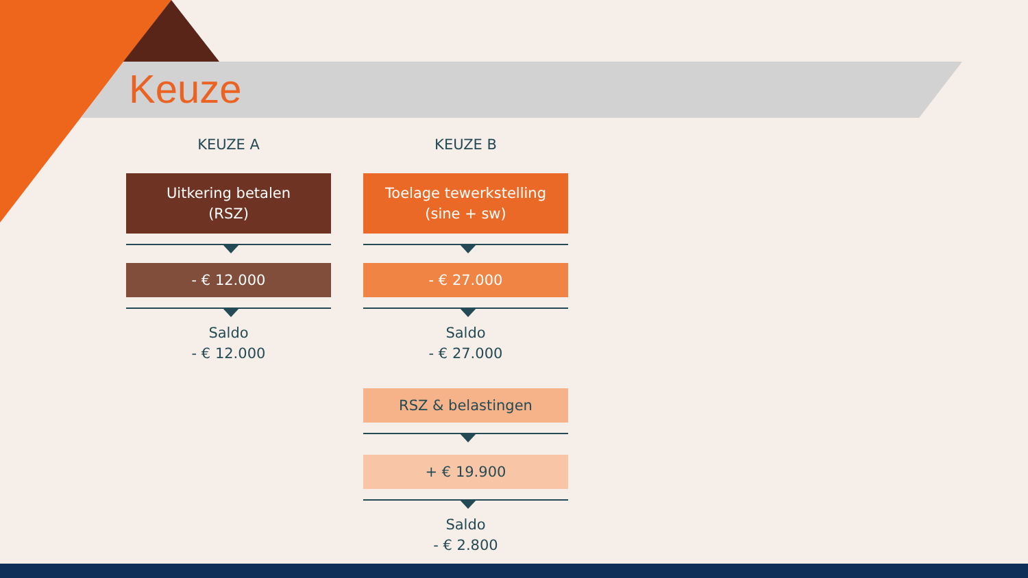Keuze
KEUZE A
Uitkering betalen
(RSZ)
- € 12.000
Saldo
- € 12.000
KEUZE B
Toelage tewerkstelling
(sine + sw)
- € 27.000
Saldo
- € 27.000
RSZ & belastingen
+ € 19.900
Saldo
- € 2.800